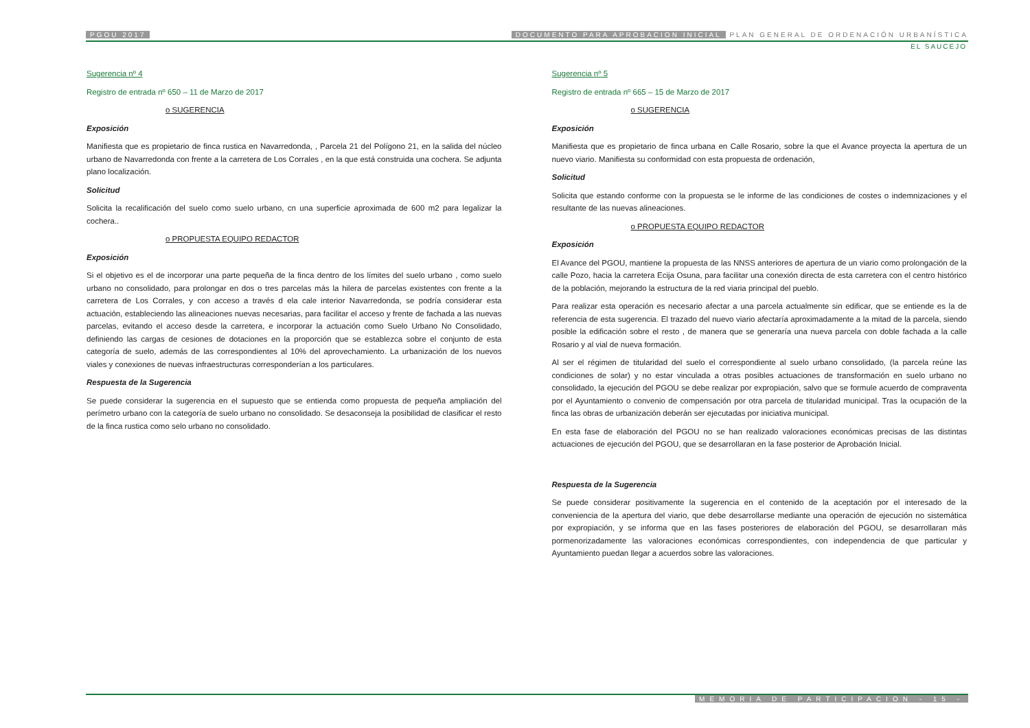PGOU 2017 DOCUMENTO PARA APROBACION INICIAL PLAN GENERAL DE ORDENACIÓN URBANÍSTICA
EL SAUCEJO
Sugerencia nº 4
Registro de entrada nº 650 – 11 de Marzo de 2017
o SUGERENCIA
Exposición
Manifiesta que es propietario de finca rustica en Navarredonda, , Parcela 21 del Polígono 21, en la salida del núcleo urbano de Navarredonda con frente a la carretera de Los Corrales , en la que está construida una cochera. Se adjunta plano localización.
Solicitud
Solicita la recalificación del suelo como suelo urbano, cn una superficie aproximada de 600 m2 para legalizar la cochera..
o PROPUESTA EQUIPO REDACTOR
Exposición
Si el objetivo es el de incorporar una parte pequeña de la finca dentro de los límites del suelo urbano , como suelo urbano no consolidado, para prolongar en dos o tres parcelas más la hilera de parcelas existentes con frente a la carretera de Los Corrales, y con acceso a través d ela cale interior Navarredonda, se podría considerar esta actuación, estableciendo las alineaciones nuevas necesarias, para facilitar el acceso y frente de fachada a las nuevas parcelas, evitando el acceso desde la carretera, e incorporar la actuación como Suelo Urbano No Consolidado, definiendo las cargas de cesiones de dotaciones en la proporción que se establezca sobre el conjunto de esta categoría de suelo, además de las correspondientes al 10% del aprovechamiento. La urbanización de los nuevos viales y conexiones de nuevas infraestructuras corresponderían a los particulares.
Respuesta de la Sugerencia
Se puede considerar la sugerencia en el supuesto que se entienda como propuesta de pequeña ampliación del perímetro urbano con la categoría de suelo urbano no consolidado. Se desaconseja la posibilidad de clasificar el resto de la finca rustica como selo urbano no consolidado.
Sugerencia nº 5
Registro de entrada nº 665 – 15 de Marzo de 2017
o SUGERENCIA
Exposición
Manifiesta que es propietario de finca urbana en Calle Rosario, sobre la que el Avance proyecta la apertura de un nuevo viario. Manifiesta su conformidad con esta propuesta de ordenación,
Solicitud
Solicita que estando conforme con la propuesta se le informe de las condiciones de costes o indemnizaciones y el resultante de las nuevas alineaciones.
o PROPUESTA EQUIPO REDACTOR
Exposición
El Avance del PGOU, mantiene la propuesta de las NNSS anteriores de apertura de un viario como prolongación de la calle Pozo, hacia la carretera Ecija Osuna, para facilitar una conexión directa de esta carretera con el centro histórico de la población, mejorando la estructura de la red viaria principal del pueblo.
Para realizar esta operación es necesario afectar a una parcela actualmente sin edificar, que se entiende es la de referencia de esta sugerencia. El trazado del nuevo viario afectaría aproximadamente a la mitad de la parcela, siendo posible la edificación sobre el resto , de manera que se generaría una nueva parcela con doble fachada a la calle Rosario y al vial de nueva formación.
Al ser el régimen de titularidad del suelo el correspondiente al suelo urbano consolidado, (la parcela reúne las condiciones de solar) y no estar vinculada a otras posibles actuaciones de transformación en suelo urbano no consolidado, la ejecución del PGOU se debe realizar por expropiación, salvo que se formule acuerdo de compraventa por el Ayuntamiento o convenio de compensación por otra parcela de titularidad municipal. Tras la ocupación de la finca las obras de urbanización deberán ser ejecutadas por iniciativa municipal.
En esta fase de elaboración del PGOU no se han realizado valoraciones económicas precisas de las distintas actuaciones de ejecución del PGOU, que se desarrollaran en la fase posterior de Aprobación Inicial.
Respuesta de la Sugerencia
Se puede considerar positivamente la sugerencia en el contenido de la aceptación por el interesado de la conveniencia de la apertura del viario, que debe desarrollarse mediante una operación de ejecución no sistemática por expropiación, y se informa que en las fases posteriores de elaboración del PGOU, se desarrollaran más pormenorizadamente las valoraciones económicas correspondientes, con independencia de que particular y Ayuntamiento puedan llegar a acuerdos sobre las valoraciones.
MEMORIA DE PARTICIPACION - 15 -